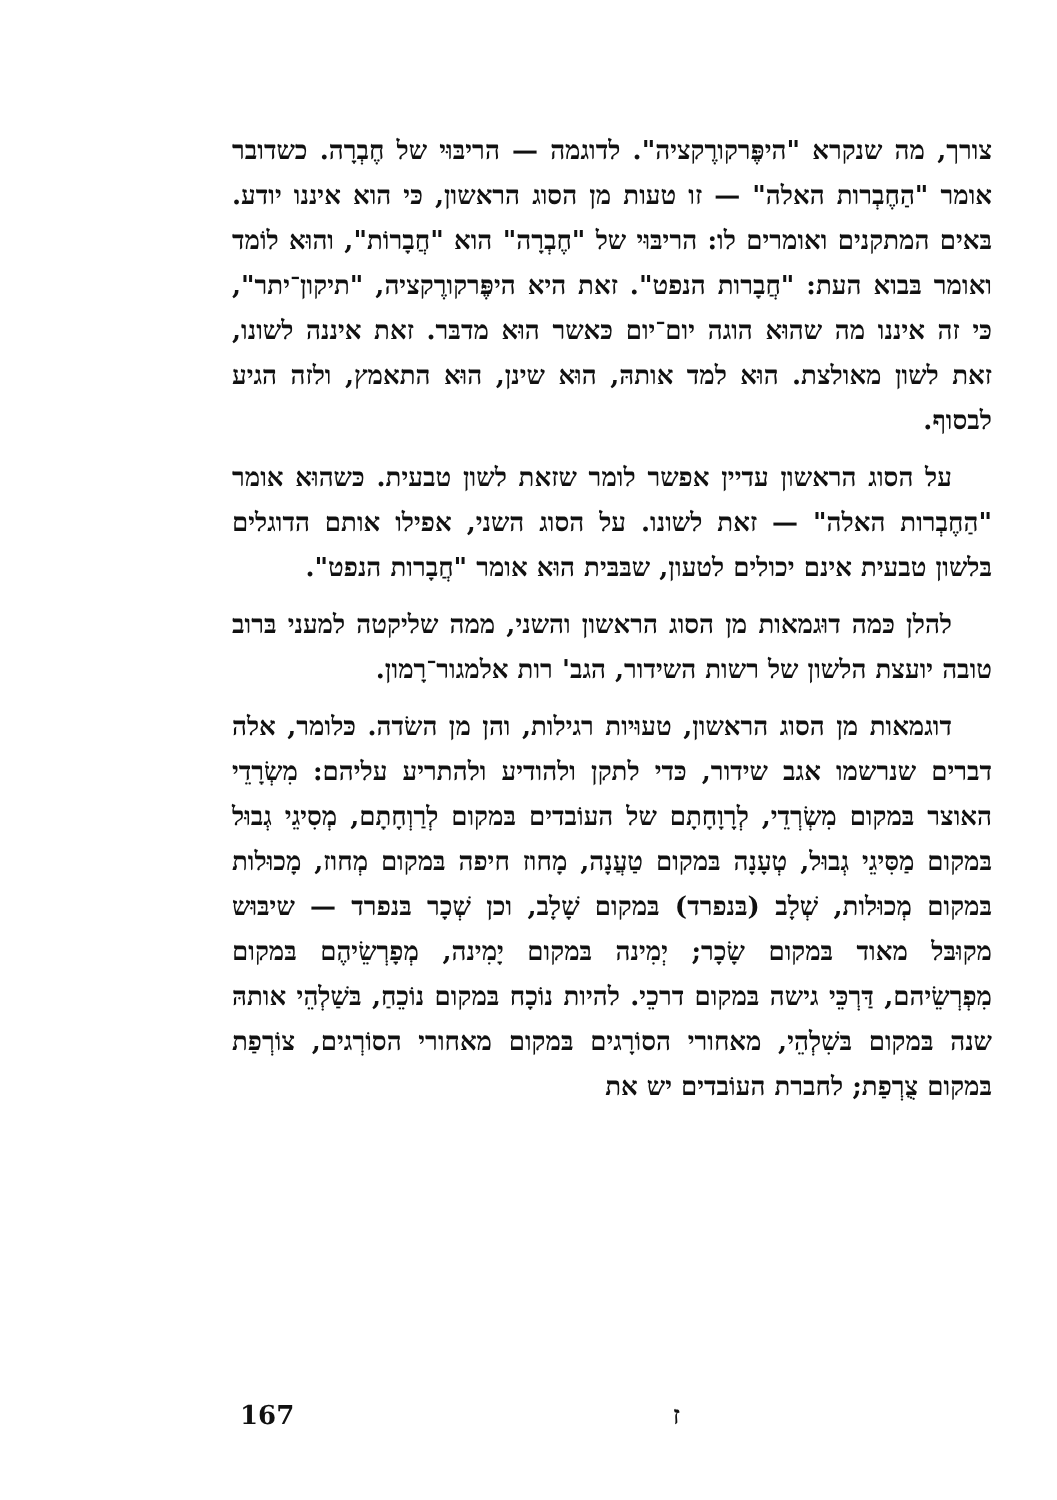צורך, מה שנקרא "היפֶּרקורֶקציה". לדוגמה — הריבּוּי של חֶבְרָה. כשדובר אומר "הַחֶבְרות האלה" — זו טעות מן הסוג הראשון, כּי הוא איננו יודע. בּאים המתקנים ואומרים לו: הריבּוּי של "חֶבְרָה" הוא "חֲבָרוֹת", והוּא לוֹמד ואומר בּבוא העת: "חֲבָרות הנפט". זאת היא היפֶּרקורֶקציה, "תיקון־יתר", כּי זה איננו מה שהוּא הוגה יום־יום כּאשר הוּא מדבּר. זאת איננה לשונו, זאת לשון מאולצת. הוּא למד אותהּ, הוּא שינן, הוּא התאמץ, ולזה הגיע לבסוף.
על הסוג הראשון עדיין אפשר לומר שזאת לשון טבעית. כּשהוּא אומר "הַחֶבְרות האלה" — זאת לשונו. על הסוג השני, אפילו אותם הדוגלים בּלשון טבעית אינם יכולים לטעון, שבּבּית הוּא אומר "חֲבָרות הנפט".
להלן כּמה דוּגמאות מן הסוג הראשון והשני, ממה שליקטה למעני בּרוב טובה יועצת הלשון של רשות השידור, הגב' רות אלמגור־רָמון.
דוגמאות מן הסוג הראשון, טעוּיות רגילות, והן מן השׂדה. כּלומר, אלה דברים שנרשמו אגב שידור, כּדי לתקן ולהודיע ולהתריע עליהם: מִשְׂרָדֵי האוצר בּמקום מִשְׂרְדֵי, לְרָוָחָתָם של העוֹבדים בּמקום לְרַוְחָתָם, מְסִיגֵי גְבוּל בּמקום מַסִּיגֵי גְבוּל, טְעָנָה בּמקום טַעֲנָה, מָחוז חיפה בּמקום מְחוז, מָכוּלות בּמקום מְכוּלות, שְׁלָב (בּנפרד) בּמקום שָׁלָב, וכן שְׁכָר בּנפרד — שיבּוּש מקוּבּל מאוד בּמקום שָׂכָר; יְמִינה בּמקום יָמִינה, מְפָרְשֵׂיהֶם בּמקום מִפְרְשֵׂיהם, דַּרְכֵּי גישה בּמקום דרכֵי. להיות נוֹכָח בּמקום נוֹכֵחַ, בּשַׁלְהֵי אותהּ שנה בּמקום בּשִׁלְהֵי, מאחורי הסוֹרָגים בּמקום מאחורי הסוֹרְגים, צוֹרְפַת בּמקום צֻרְפַת; לחברת העוֹבדים יש את
167 ז